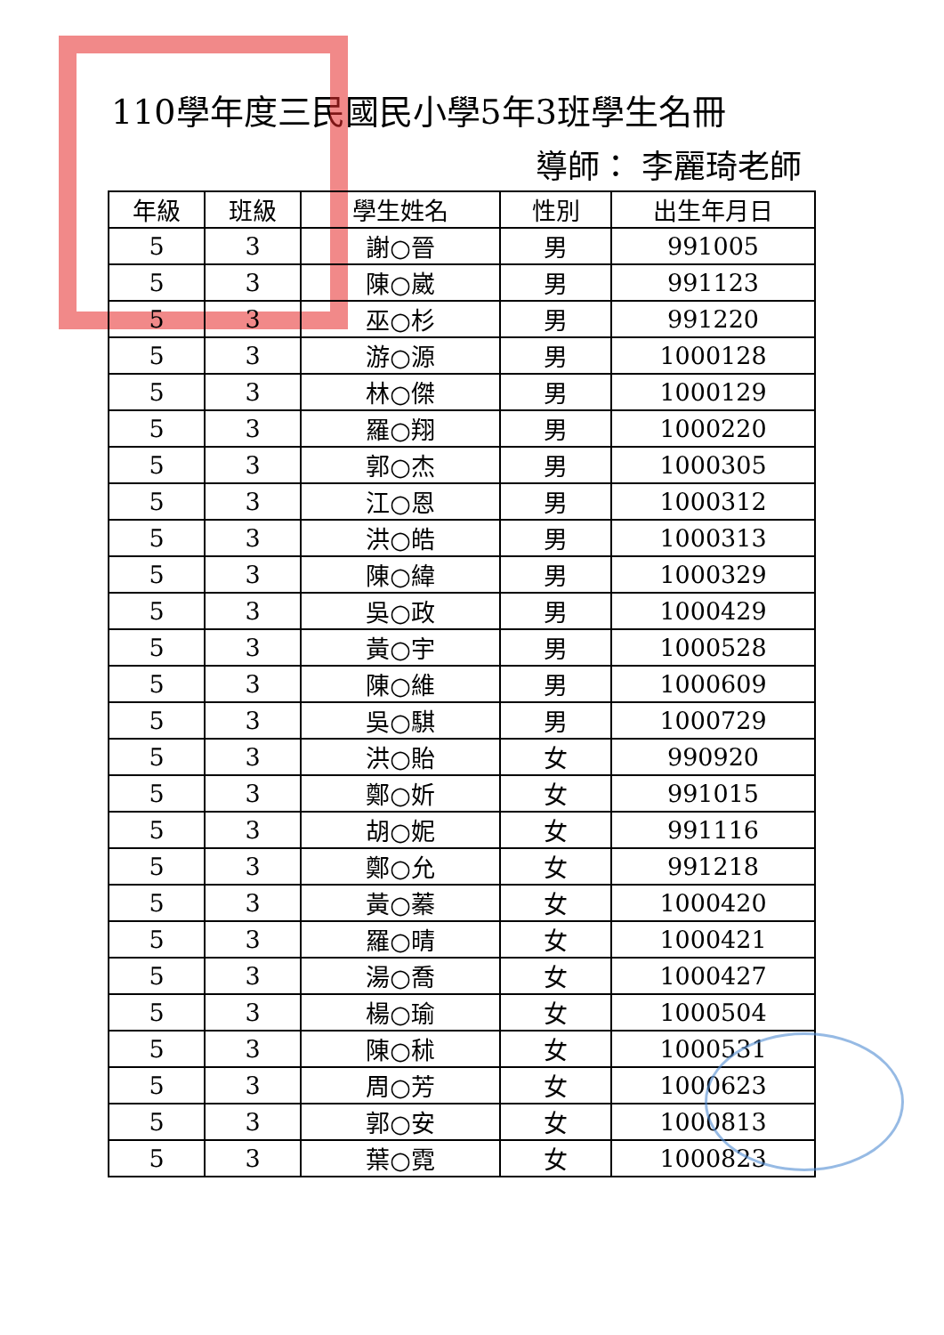110學年度三民國民小學5年3班學生名冊
導師： 李麗琦老師
| 年級 | 班級 | 學生姓名 | 性別 | 出生年月日 |
| --- | --- | --- | --- | --- |
| 5 | 3 | 謝○晉 | 男 | 991005 |
| 5 | 3 | 陳○崴 | 男 | 991123 |
| 5 | 3 | 巫○杉 | 男 | 991220 |
| 5 | 3 | 游○源 | 男 | 1000128 |
| 5 | 3 | 林○傑 | 男 | 1000129 |
| 5 | 3 | 羅○翔 | 男 | 1000220 |
| 5 | 3 | 郭○杰 | 男 | 1000305 |
| 5 | 3 | 江○恩 | 男 | 1000312 |
| 5 | 3 | 洪○皓 | 男 | 1000313 |
| 5 | 3 | 陳○緯 | 男 | 1000329 |
| 5 | 3 | 吳○政 | 男 | 1000429 |
| 5 | 3 | 黃○宇 | 男 | 1000528 |
| 5 | 3 | 陳○維 | 男 | 1000609 |
| 5 | 3 | 吳○騏 | 男 | 1000729 |
| 5 | 3 | 洪○貽 | 女 | 990920 |
| 5 | 3 | 鄭○妡 | 女 | 991015 |
| 5 | 3 | 胡○妮 | 女 | 991116 |
| 5 | 3 | 鄭○允 | 女 | 991218 |
| 5 | 3 | 黃○蓁 | 女 | 1000420 |
| 5 | 3 | 羅○晴 | 女 | 1000421 |
| 5 | 3 | 湯○喬 | 女 | 1000427 |
| 5 | 3 | 楊○瑜 | 女 | 1000504 |
| 5 | 3 | 陳○秫 | 女 | 1000531 |
| 5 | 3 | 周○芳 | 女 | 1000623 |
| 5 | 3 | 郭○安 | 女 | 1000813 |
| 5 | 3 | 葉○霓 | 女 | 1000823 |